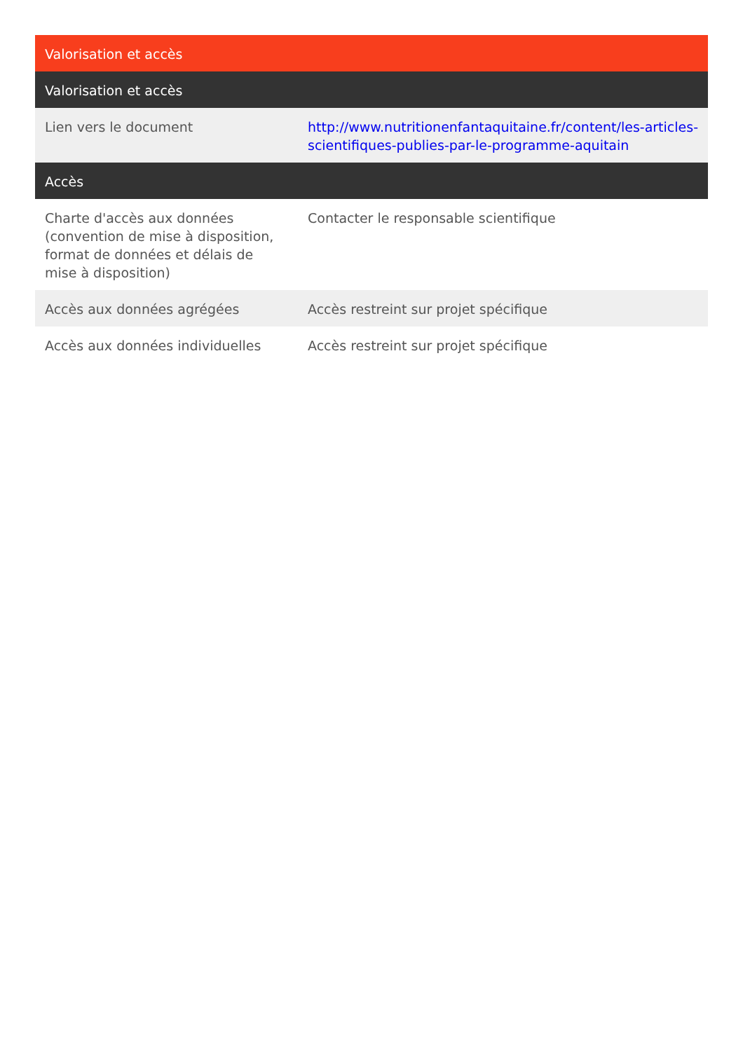| Valorisation et accès | |
| --- | --- |
| Valorisation et accès | |
| Lien vers le document | http://www.nutritionenfantaquitaine.fr/content/les-articles-scientifiques-publies-par-le-programme-aquitain |
| Accès | |
| Charte d'accès aux données (convention de mise à disposition, format de données et délais de mise à disposition) | Contacter le responsable scientifique |
| Accès aux données agrégées | Accès restreint sur projet spécifique |
| Accès aux données individuelles | Accès restreint sur projet spécifique |